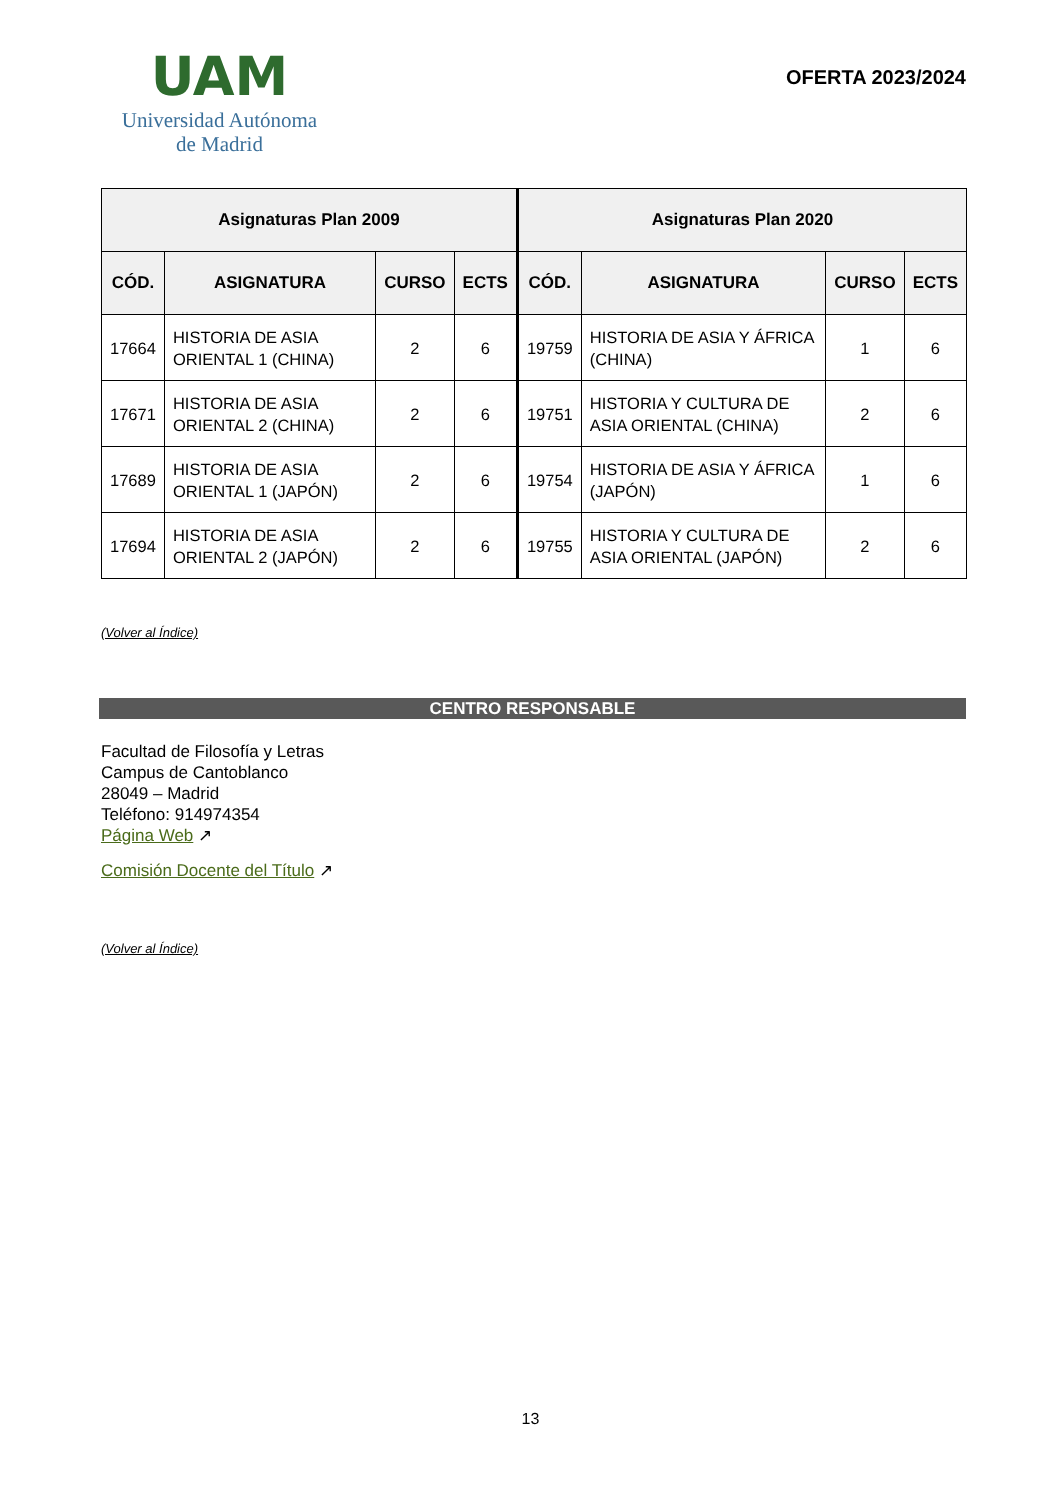UAM
Universidad Autónoma
de Madrid
OFERTA 2023/2024
| Asignaturas Plan 2009 | | | | Asignaturas Plan 2020 | | | |
| --- | --- | --- | --- | --- | --- | --- | --- |
| CÓD. | ASIGNATURA | CURSO | ECTS | CÓD. | ASIGNATURA | CURSO | ECTS |
| 17664 | HISTORIA DE ASIA ORIENTAL 1 (CHINA) | 2 | 6 | 19759 | HISTORIA DE ASIA Y ÁFRICA (CHINA) | 1 | 6 |
| 17671 | HISTORIA DE ASIA ORIENTAL 2 (CHINA) | 2 | 6 | 19751 | HISTORIA Y CULTURA DE ASIA ORIENTAL (CHINA) | 2 | 6 |
| 17689 | HISTORIA DE ASIA ORIENTAL 1 (JAPÓN) | 2 | 6 | 19754 | HISTORIA DE ASIA Y ÁFRICA (JAPÓN) | 1 | 6 |
| 17694 | HISTORIA DE ASIA ORIENTAL 2 (JAPÓN) | 2 | 6 | 19755 | HISTORIA Y CULTURA DE ASIA ORIENTAL (JAPÓN) | 2 | 6 |
(Volver al Índice)
CENTRO RESPONSABLE
Facultad de Filosofía y Letras
Campus de Cantoblanco
28049 – Madrid
Teléfono: 914974354
Página Web ↗
Comisión Docente del Título ↗
(Volver al Índice)
13